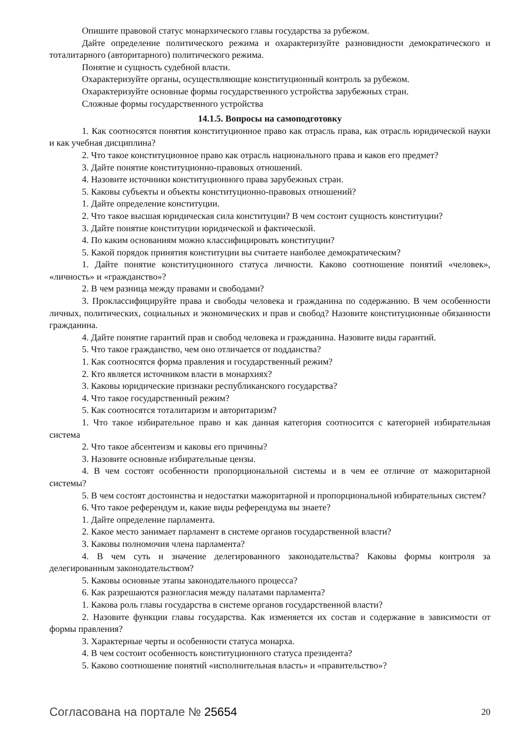Опишите правовой статус монархического главы государства за рубежом.
Дайте определение политического режима и охарактеризуйте разновидности демократического и тоталитарного (авторитарного) политического режима.
Понятие и сущность судебной власти.
Охарактеризуйте органы, осуществляющие конституционный контроль за рубежом.
Охарактеризуйте основные формы государственного устройства зарубежных стран.
Сложные формы государственного устройства
14.1.5. Вопросы на самоподготовку
1. Как соотносятся понятия конституционное право как отрасль права, как отрасль юридической науки и как учебная дисциплина?
2. Что такое конституционное право как отрасль национального права и каков его предмет?
3. Дайте понятие конституционно-правовых отношений.
4. Назовите источники конституционного права зарубежных стран.
5. Каковы субъекты и объекты конституционно-правовых отношений?
1. Дайте определение конституции.
2. Что такое высшая юридическая сила конституции? В чем состоит сущность конституции?
3. Дайте понятие конституции юридической и фактической.
4. По каким основаниям можно классифицировать конституции?
5. Какой порядок принятия конституции вы считаете наиболее демократическим?
1. Дайте понятие конституционного статуса личности. Каково соотношение понятий «человек», «личность» и «гражданство»?
2. В чем разница между правами и свободами?
3. Проклассифицируйте права и свободы человека и гражданина по содержанию. В чем особенности личных, политических, социальных и экономических и прав и свобод? Назовите конституционные обязанности гражданина.
4. Дайте понятие гарантий прав и свобод человека и гражданина. Назовите виды гарантий.
5. Что такое гражданство, чем оно отличается от подданства?
1. Как соотносятся форма правления и государственный режим?
2. Кто является источником власти в монархиях?
3. Каковы юридические признаки республиканского государства?
4. Что такое государственный режим?
5. Как соотносятся тоталитаризм и авторитаризм?
1. Что такое избирательное право и как данная категория соотносится с категорией избирательная система
2. Что такое абсентеизм и каковы его причины?
3. Назовите основные избирательные цензы.
4. В чем состоят особенности пропорциональной системы и в чем ее отличие от мажоритарной системы?
5. В чем состоят достоинства и недостатки мажоритарной и пропорциональной избирательных систем?
6. Что такое референдум и, какие виды референдума вы знаете?
1. Дайте определение парламента.
2. Какое место занимает парламент в системе органов государственной власти?
3. Каковы полномочия члена парламента?
4. В чем суть и значение делегированного законодательства? Каковы формы контроля за делегированным законодательством?
5. Каковы основные этапы законодательного процесса?
6. Как разрешаются разногласия между палатами парламента?
1. Какова роль главы государства в системе органов государственной власти?
2. Назовите функции главы государства. Как изменяется их состав и содержание в зависимости от формы правления?
3. Характерные черты и особенности статуса монарха.
4. В чем состоит особенность конституционного статуса президента?
5. Каково соотношение понятий «исполнительная власть» и «правительство»?
Согласована на портале № 25654 20